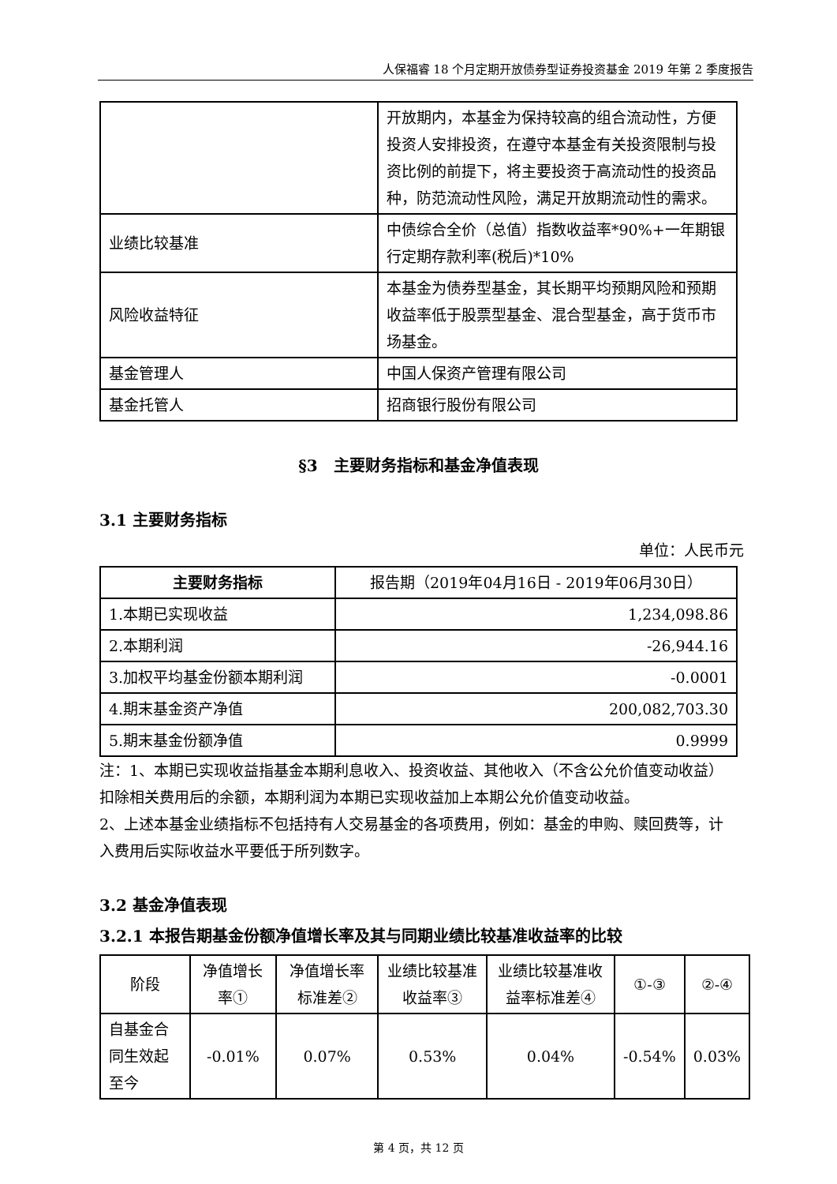人保福睿 18 个月定期开放债券型证券投资基金 2019 年第 2 季度报告
| | 开放期内，本基金为保持较高的组合流动性，方便投资人安排投资，在遵守本基金有关投资限制与投资比例的前提下，将主要投资于高流动性的投资品种，防范流动性风险，满足开放期流动性的需求。 |
| 业绩比较基准 | 中债综合全价（总值）指数收益率*90%+一年期银行定期存款利率(税后)*10% |
| 风险收益特征 | 本基金为债券型基金，其长期平均预期风险和预期收益率低于股票型基金、混合型基金，高于货币市场基金。 |
| 基金管理人 | 中国人保资产管理有限公司 |
| 基金托管人 | 招商银行股份有限公司 |
§3　主要财务指标和基金净值表现
3.1 主要财务指标
单位：人民币元
| 主要财务指标 | 报告期（2019年04月16日 - 2019年06月30日） |
| --- | --- |
| 1.本期已实现收益 | 1,234,098.86 |
| 2.本期利润 | -26,944.16 |
| 3.加权平均基金份额本期利润 | -0.0001 |
| 4.期末基金资产净值 | 200,082,703.30 |
| 5.期末基金份额净值 | 0.9999 |
注：1、本期已实现收益指基金本期利息收入、投资收益、其他收入（不含公允价值变动收益）扣除相关费用后的余额，本期利润为本期已实现收益加上本期公允价值变动收益。
2、上述本基金业绩指标不包括持有人交易基金的各项费用，例如：基金的申购、赎回费等，计入费用后实际收益水平要低于所列数字。
3.2 基金净值表现
3.2.1 本报告期基金份额净值增长率及其与同期业绩比较基准收益率的比较
| 阶段 | 净值增长率① | 净值增长率标准差② | 业绩比较基准收益率③ | 业绩比较基准收益率标准差④ | ①-③ | ②-④ |
| --- | --- | --- | --- | --- | --- | --- |
| 自基金合同生效起至今 | -0.01% | 0.07% | 0.53% | 0.04% | -0.54% | 0.03% |
第 4 页，共 12 页